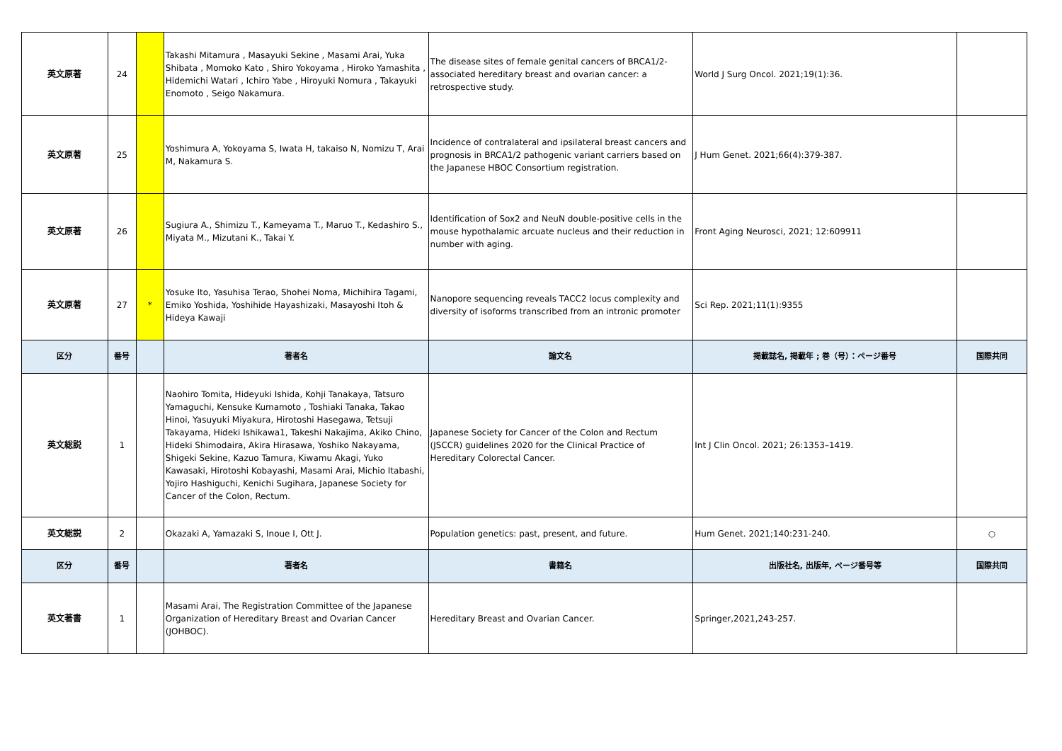| 英文原著 | 24 | | Takashi Mitamura , Masayuki Sekine , Masami Arai, Yuka Shibata , Momoko Kato , Shiro Yokoyama , Hiroko Yamashita , Hidemichi Watari , Ichiro Yabe , Hiroyuki Nomura , Takayuki Enomoto , Seigo Nakamura. | The disease sites of female genital cancers of BRCA1/2-associated hereditary breast and ovarian cancer: a retrospective study. | World J Surg Oncol. 2021;19(1):36. | |
| 英文原著 | 25 | | Yoshimura A, Yokoyama S, Iwata H, takaiso N, Nomizu T, Arai M, Nakamura S. | Incidence of contralateral and ipsilateral breast cancers and prognosis in BRCA1/2 pathogenic variant carriers based on the Japanese HBOC Consortium registration. | J Hum Genet. 2021;66(4):379-387. | |
| 英文原著 | 26 | | Sugiura A., Shimizu T., Kameyama T., Maruo T., Kedashiro S., Miyata M., Mizutani K., Takai Y. | Identification of Sox2 and NeuN double-positive cells in the mouse hypothalamic arcuate nucleus and their reduction in number with aging. | Front Aging Neurosci, 2021; 12:609911 | |
| 英文原著 | 27 | * | Yosuke Ito, Yasuhisa Terao, Shohei Noma, Michihira Tagami, Emiko Yoshida, Yoshihide Hayashizaki, Masayoshi Itoh & Hideya Kawaji | Nanopore sequencing reveals TACC2 locus complexity and diversity of isoforms transcribed from an intronic promoter | Sci Rep. 2021;11(1):9355 | |
| 区分 | 番号 | | 著者名 | 論文名 | 掲載誌名, 掲載年 ; 巻（号）：ページ番号 | 国際共同 |
| 英文総説 | 1 | | Naohiro Tomita, Hideyuki Ishida, Kohji Tanakaya, Tatsuro Yamaguchi, Kensuke Kumamoto , Toshiaki Tanaka, Takao Hinoi, Yasuyuki Miyakura, Hirotoshi Hasegawa, Tetsuji Takayama, Hideki Ishikawa1, Takeshi Nakajima, Akiko Chino, Hideki Shimodaira, Akira Hirasawa, Yoshiko Nakayama, Shigeki Sekine, Kazuo Tamura, Kiwamu Akagi, Yuko Kawasaki, Hirotoshi Kobayashi, Masami Arai, Michio Itabashi, Yojiro Hashiguchi, Kenichi Sugihara, Japanese Society for Cancer of the Colon, Rectum. | Japanese Society for Cancer of the Colon and Rectum (JSCCR) guidelines 2020 for the Clinical Practice of Hereditary Colorectal Cancer. | Int J Clin Oncol. 2021; 26:1353–1419. | |
| 英文総説 | 2 | | Okazaki A, Yamazaki S, Inoue I, Ott J. | Population genetics: past, present, and future. | Hum Genet. 2021;140:231-240. | ○ |
| 区分 | 番号 | | 著者名 | 書籍名 | 出版社名, 出版年, ページ番号等 | 国際共同 |
| 英文著書 | 1 | | Masami Arai, The Registration Committee of the Japanese Organization of Hereditary Breast and Ovarian Cancer (JOHBOC). | Hereditary Breast and Ovarian Cancer. | Springer,2021,243-257. | |